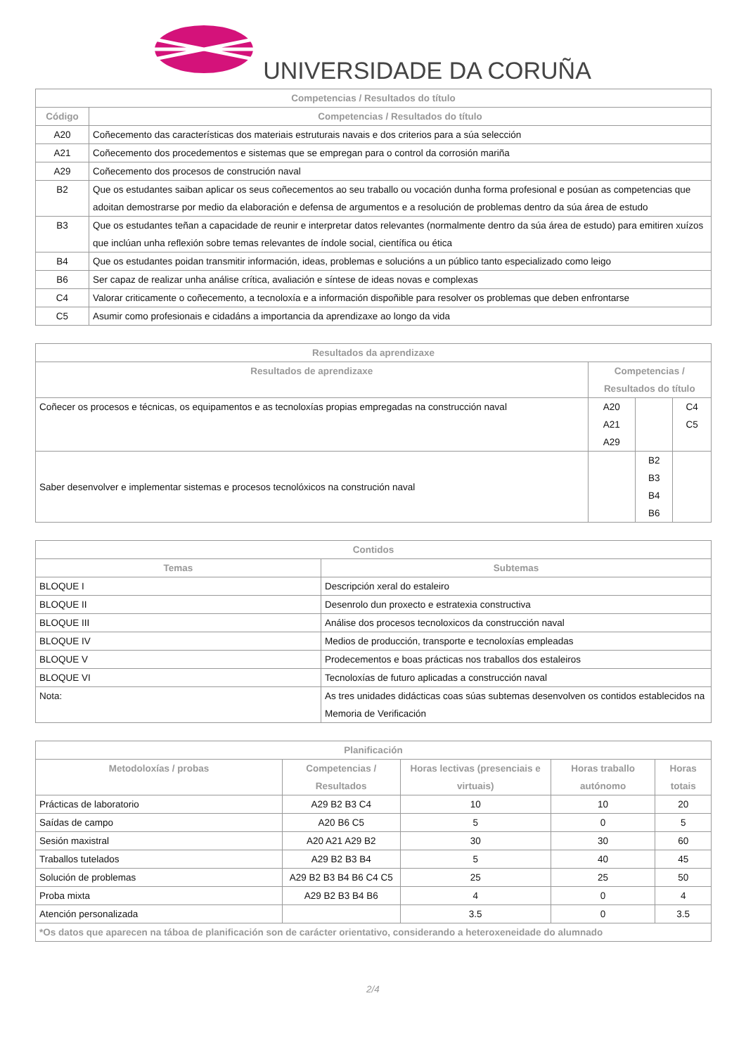UNIVERSIDADE DA CORUÑA
| Competencias / Resultados do título | |
| --- | --- |
| Código | Competencias / Resultados do título |
| A20 | Coñecemento das características dos materiais estruturais navais e dos criterios para a súa selección |
| A21 | Coñecemento dos procedementos e sistemas que se empregan para o control da corrosión mariña |
| A29 | Coñecemento dos procesos de construción naval |
| B2 | Que os estudantes saiban aplicar os seus coñecementos ao seu traballo ou vocación dunha forma profesional e posúan as competencias que adoitan demostrarse por medio da elaboración e defensa de argumentos e a resolución de problemas dentro da súa área de estudo |
| B3 | Que os estudantes teñan a capacidade de reunir e interpretar datos relevantes (normalmente dentro da súa área de estudo) para emitiren xuízos que inclúan unha reflexión sobre temas relevantes de índole social, científica ou ética |
| B4 | Que os estudantes poidan transmitir información, ideas, problemas e solucións a un público tanto especializado como leigo |
| B6 | Ser capaz de realizar unha análise crítica, avaliación e síntese de ideas novas e complexas |
| C4 | Valorar criticamente o coñecemento, a tecnoloxía e a información dispoñible para resolver os problemas que deben enfrontarse |
| C5 | Asumir como profesionais e cidadáns a importancia da aprendizaxe ao longo da vida |
| Resultados da aprendizaxe | | | |
| --- | --- | --- | --- |
| Resultados de aprendizaxe | Competencias / Resultados do título | | |
| Coñecer os procesos e técnicas, os equipamentos e as tecnoloxías propias empregadas na construcción naval | A20 A21 A29 | | C4 C5 |
| Saber desenvolver e implementar sistemas e procesos tecnolóxicos na construción naval | | B2 B3 B4 B6 | |
| Contidos | |
| --- | --- |
| Temas | Subtemas |
| BLOQUE I | Descripción xeral do estaleiro |
| BLOQUE II | Desenrolo dun proxecto e estratexia constructiva |
| BLOQUE III | Análise dos procesos tecnoloxicos da construcción naval |
| BLOQUE IV | Medios de producción, transporte e tecnoloxías empleadas |
| BLOQUE V | Prodecementos e boas prácticas nos traballos dos estaleiros |
| BLOQUE VI | Tecnoloxías de futuro aplicadas a construcción naval |
| Nota: | As tres unidades didácticas coas súas subtemas desenvolven os contidos establecidos na Memoria de Verificación |
| Planificación | | | | |
| --- | --- | --- | --- | --- |
| Metodoloxías / probas | Competencias / Resultados | Horas lectivas (presenciais e virtuais) | Horas traballo autónomo | Horas totais |
| Prácticas de laboratorio | A29 B2 B3 C4 | 10 | 10 | 20 |
| Saídas de campo | A20 B6 C5 | 5 | 0 | 5 |
| Sesión maxistral | A20 A21 A29 B2 | 30 | 30 | 60 |
| Traballos tutelados | A29 B2 B3 B4 | 5 | 40 | 45 |
| Solución de problemas | A29 B2 B3 B4 B6 C4 C5 | 25 | 25 | 50 |
| Proba mixta | A29 B2 B3 B4 B6 | 4 | 0 | 4 |
| Atención personalizada | | 3.5 | 0 | 3.5 |
| *Os datos que aparecen na táboa de planificación son de carácter orientativo, considerando a heteroxeneidade do alumnado | | | | |
2/4